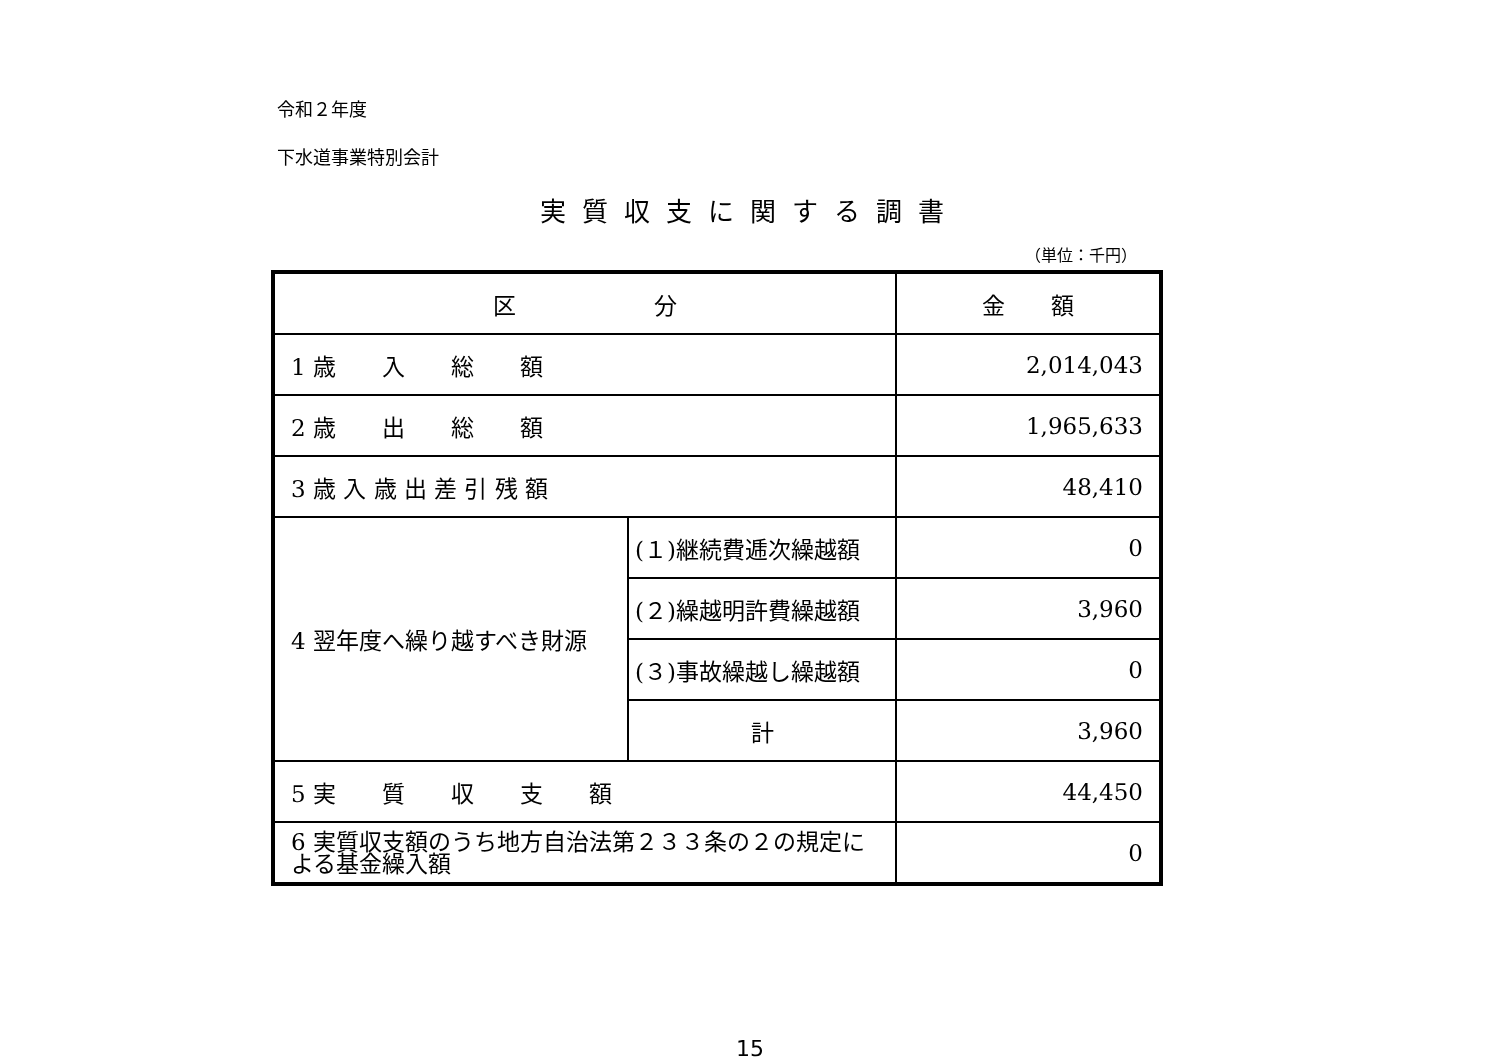令和２年度
下水道事業特別会計
実質収支に関する調書
（単位：千円）
| 区 分 | | 金 額 |
| --- | --- | --- |
| 1 歳 入 総 額 | | 2,014,043 |
| 2 歳 出 総 額 | | 1,965,633 |
| 3 歳 入 歳 出 差 引 残 額 | | 48,410 |
| 4 翌年度へ繰り越すべき財源 | (１)継続費逓次繰越額 | 0 |
| | (２)繰越明許費繰越額 | 3,960 |
| | (３)事故繰越し繰越額 | 0 |
| | 計 | 3,960 |
| 5 実 質 収 支 額 | | 44,450 |
| 6 実質収支額のうち地方自治法第２３３条の２の規定による基金繰入額 | | 0 |
15